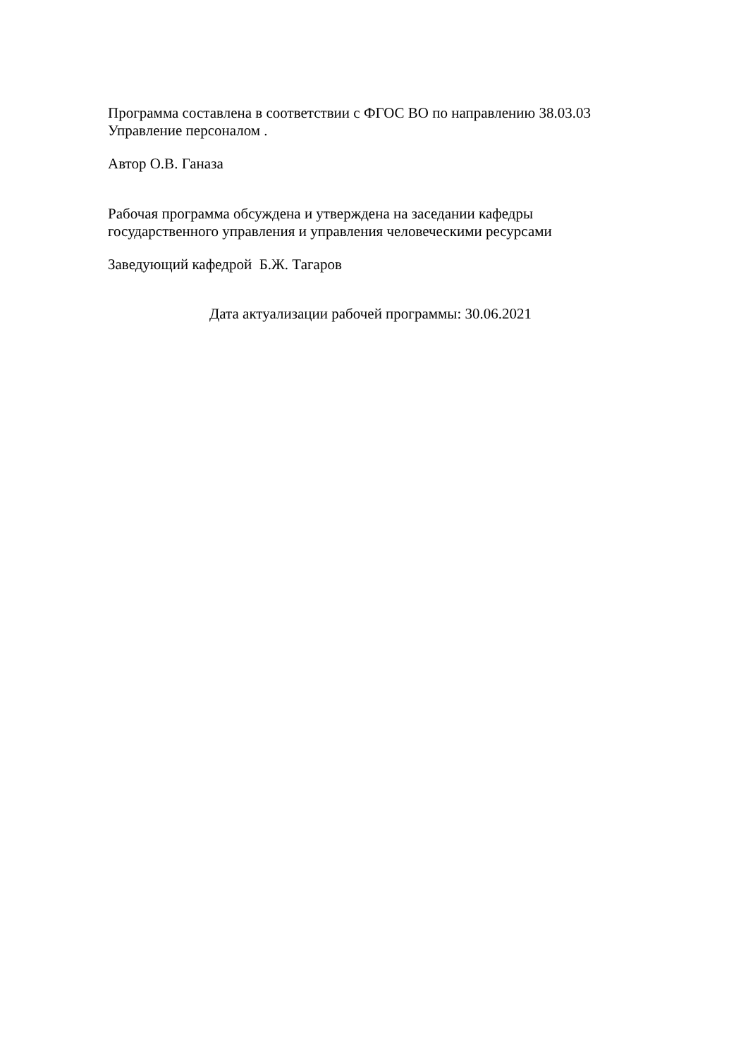Программа составлена в соответствии с ФГОС ВО по направлению 38.03.03
Управление персоналом .
Автор О.В. Ганаза
Рабочая программа обсуждена и утверждена на заседании кафедры
государственного управления и управления человеческими ресурсами
Заведующий кафедрой Б.Ж. Тагаров
Дата актуализации рабочей программы: 30.06.2021